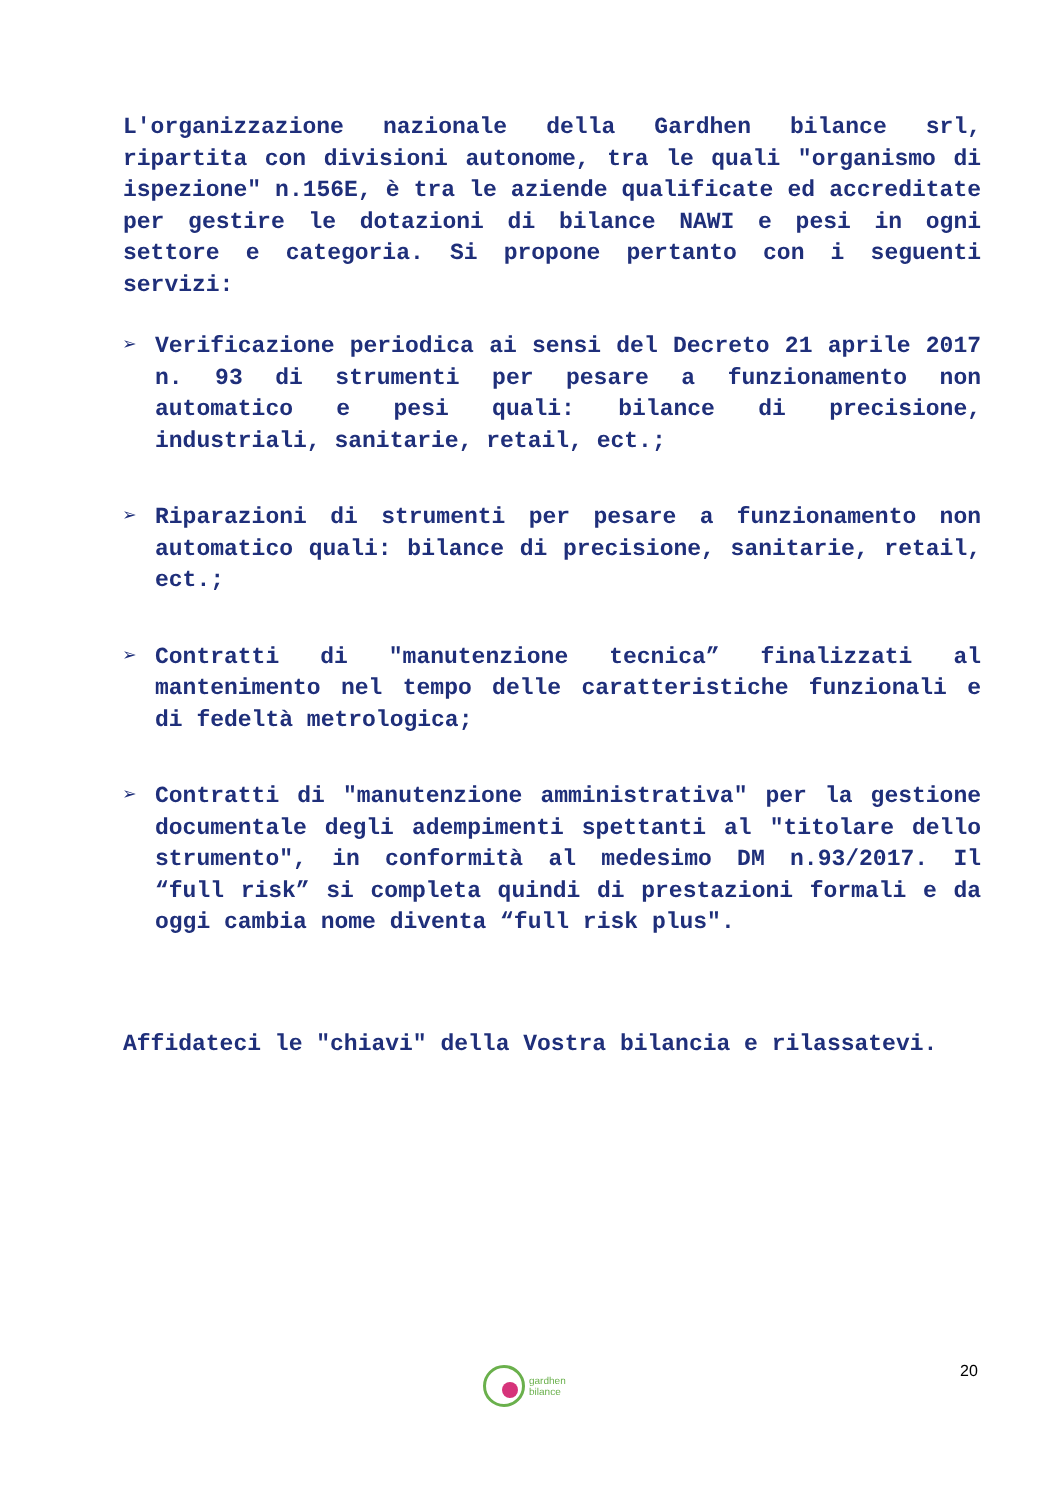L'organizzazione nazionale della Gardhen bilance srl, ripartita con divisioni autonome, tra le quali "organismo di ispezione" n.156E, è tra le aziende qualificate ed accreditate per gestire le dotazioni di bilance NAWI e pesi in ogni settore e categoria. Si propone pertanto con i seguenti servizi:
➢ Verificazione periodica ai sensi del Decreto 21 aprile 2017 n. 93 di strumenti per pesare a funzionamento non automatico e pesi quali: bilance di precisione, industriali, sanitarie, retail, ect.;
➢ Riparazioni di strumenti per pesare a funzionamento non automatico quali: bilance di precisione, sanitarie, retail, ect.;
➢ Contratti di "manutenzione tecnica” finalizzati al mantenimento nel tempo delle caratteristiche funzionali e di fedeltà metrologica;
➢ Contratti di "manutenzione amministrativa" per la gestione documentale degli adempimenti spettanti al "titolare dello strumento", in conformità al medesimo DM n.93/2017. Il “full risk” si completa quindi di prestazioni formali e da oggi cambia nome diventa “full risk plus".
Affidateci le "chiavi" della Vostra bilancia e rilassatevi.
20
gardhen
bilance